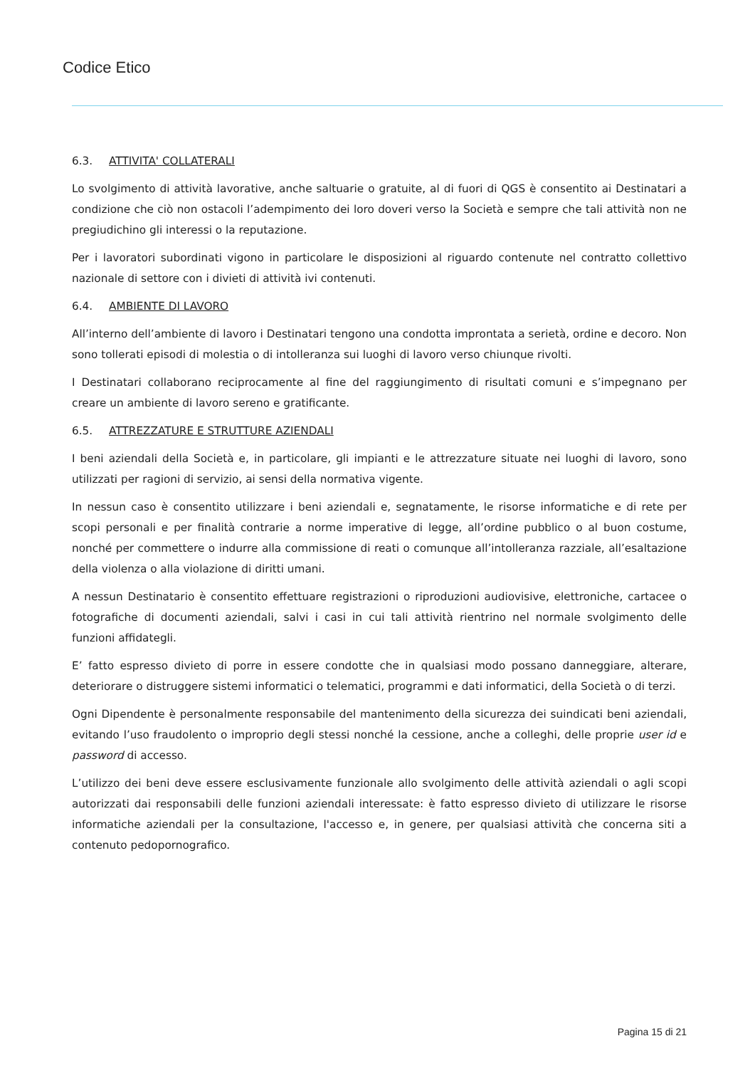Codice Etico
6.3. ATTIVITA' COLLATERALI
Lo svolgimento di attività lavorative, anche saltuarie o gratuite, al di fuori di QGS è consentito ai Destinatari a condizione che ciò non ostacoli l’adempimento dei loro doveri verso la Società e sempre che tali attività non ne pregiudichino gli interessi o la reputazione.
Per i lavoratori subordinati vigono in particolare le disposizioni al riguardo contenute nel contratto collettivo nazionale di settore con i divieti di attività ivi contenuti.
6.4. AMBIENTE DI LAVORO
All’interno dell’ambiente di lavoro i Destinatari tengono una condotta improntata a serietà, ordine e decoro. Non sono tollerati episodi di molestia o di intolleranza sui luoghi di lavoro verso chiunque rivolti.
I Destinatari collaborano reciprocamente al fine del raggiungimento di risultati comuni e s’impegnano per creare un ambiente di lavoro sereno e gratificante.
6.5. ATTREZZATURE E STRUTTURE AZIENDALI
I beni aziendali della Società e, in particolare, gli impianti e le attrezzature situate nei luoghi di lavoro, sono utilizzati per ragioni di servizio, ai sensi della normativa vigente.
In nessun caso è consentito utilizzare i beni aziendali e, segnatamente, le risorse informatiche e di rete per scopi personali e per finalità contrarie a norme imperative di legge, all’ordine pubblico o al buon costume, nonché per commettere o indurre alla commissione di reati o comunque all’intolleranza razziale, all’esaltazione della violenza o alla violazione di diritti umani.
A nessun Destinatario è consentito effettuare registrazioni o riproduzioni audiovisive, elettroniche, cartacee o fotografiche di documenti aziendali, salvi i casi in cui tali attività rientrino nel normale svolgimento delle funzioni affidategli.
E’ fatto espresso divieto di porre in essere condotte che in qualsiasi modo possano danneggiare, alterare, deteriorare o distruggere sistemi informatici o telematici, programmi e dati informatici, della Società o di terzi.
Ogni Dipendente è personalmente responsabile del mantenimento della sicurezza dei suindicati beni aziendali, evitando l’uso fraudolento o improprio degli stessi nonché la cessione, anche a colleghi, delle proprie user id e password di accesso.
L’utilizzo dei beni deve essere esclusivamente funzionale allo svolgimento delle attività aziendali o agli scopi autorizzati dai responsabili delle funzioni aziendali interessate: è fatto espresso divieto di utilizzare le risorse informatiche aziendali per la consultazione, l'accesso e, in genere, per qualsiasi attività che concerna siti a contenuto pedopornografico.
Pagina 15 di 21